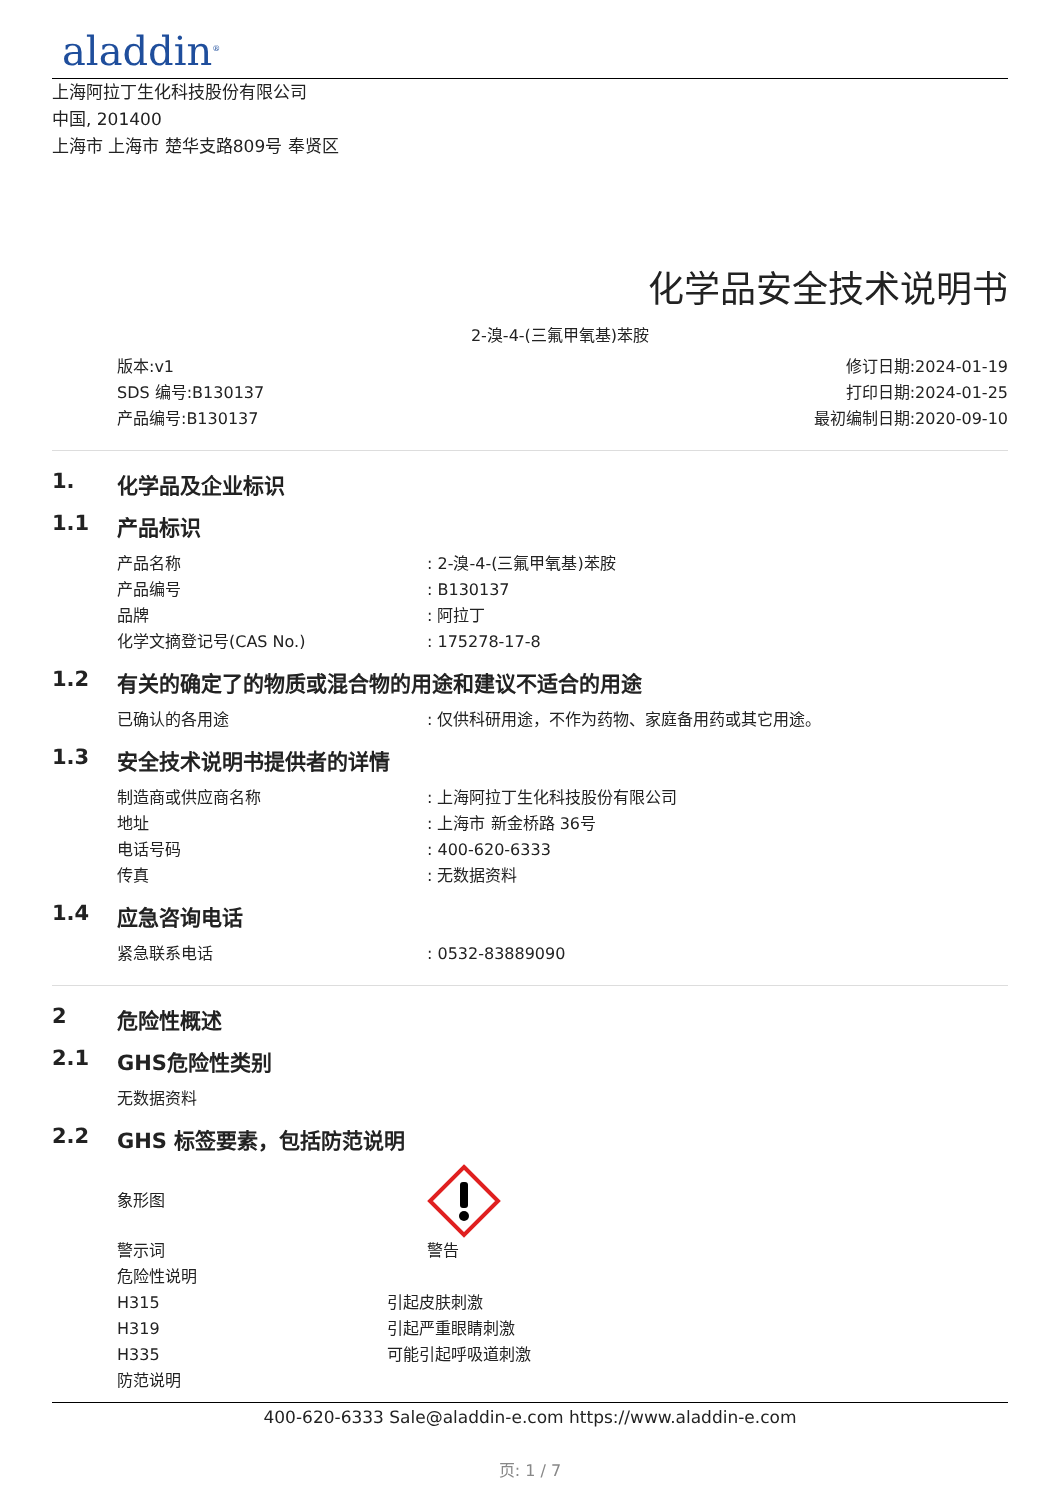aladdin<sup>®</sup>
上海阿拉丁生化科技股份有限公司
中国, 201400
上海市 上海市 楚华支路809号 奉贤区
化学品安全技术说明书
2-溴-4-(三氟甲氧基)苯胺
版本:v1
SDS 编号:B130137
产品编号:B130137
修订日期:2024-01-19
打印日期:2024-01-25
最初编制日期:2020-09-10
1. 化学品及企业标识
1.1 产品标识
产品名称 : 2-溴-4-(三氟甲氧基)苯胺
产品编号 : B130137
品牌 : 阿拉丁
化学文摘登记号(CAS No.) : 175278-17-8
1.2 有关的确定了的物质或混合物的用途和建议不适合的用途
已确认的各用途 : 仅供科研用途，不作为药物、家庭备用药或其它用途。
1.3 安全技术说明书提供者的详情
制造商或供应商名称 : 上海阿拉丁生化科技股份有限公司
地址 : 上海市 新金桥路 36号
电话号码 : 400-620-6333
传真 : 无数据资料
1.4 应急咨询电话
紧急联系电话 : 0532-83889090
2 危险性概述
2.1 GHS危险性类别
无数据资料
2.2 GHS 标签要素，包括防范说明
象形图
警示词 警告
危险性说明
H315 引起皮肤刺激
H319 引起严重眼睛刺激
H335 可能引起呼吸道刺激
防范说明
400-620-6333 Sale@aladdin-e.com https://www.aladdin-e.com
页: 1 / 7